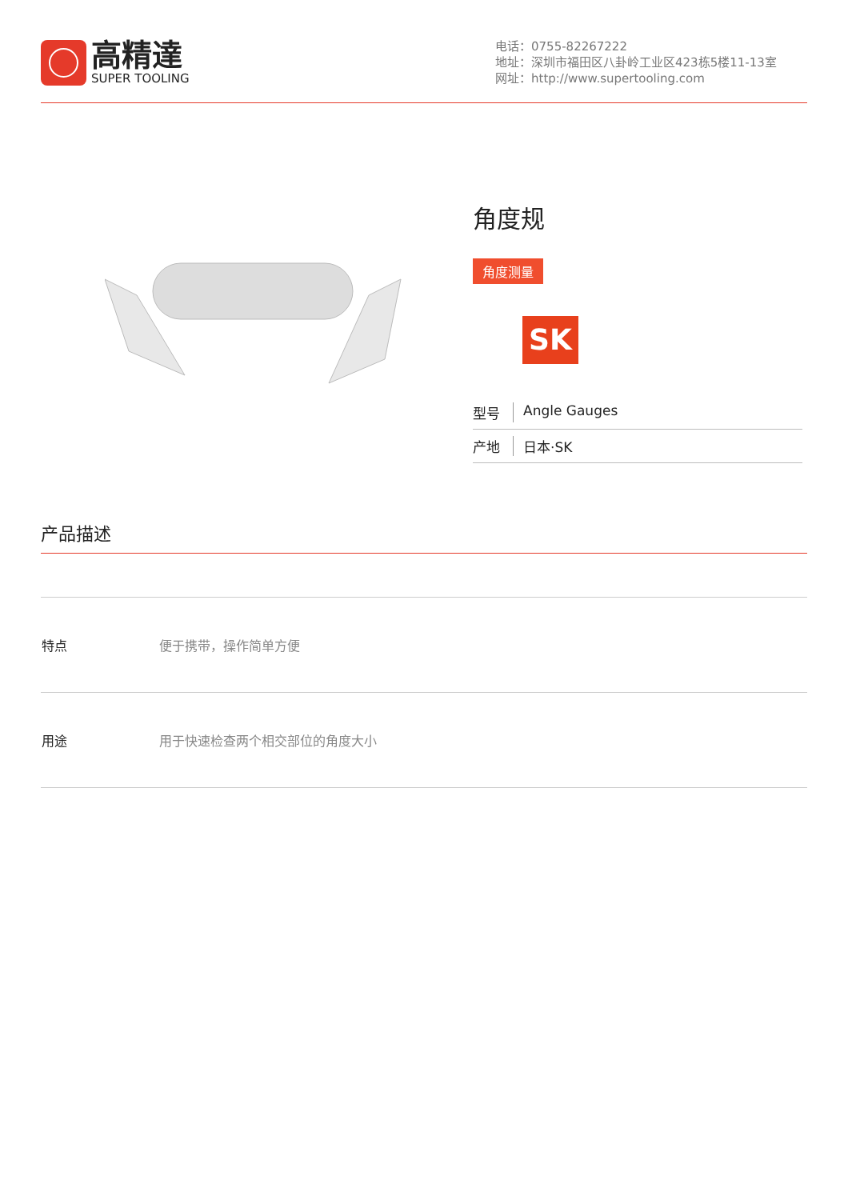高精達
SUPER TOOLING
电话：0755-82267222
地址：深圳市福田区八卦岭工业区423栋5楼11-13室
网址：http://www.supertooling.com
角度规
角度测量
SK
型号 Angle Gauges
产地 日本·SK
产品描述
| 特点 | 便于携带，操作简单方便 |
| 用途 | 用于快速检查两个相交部位的角度大小 |